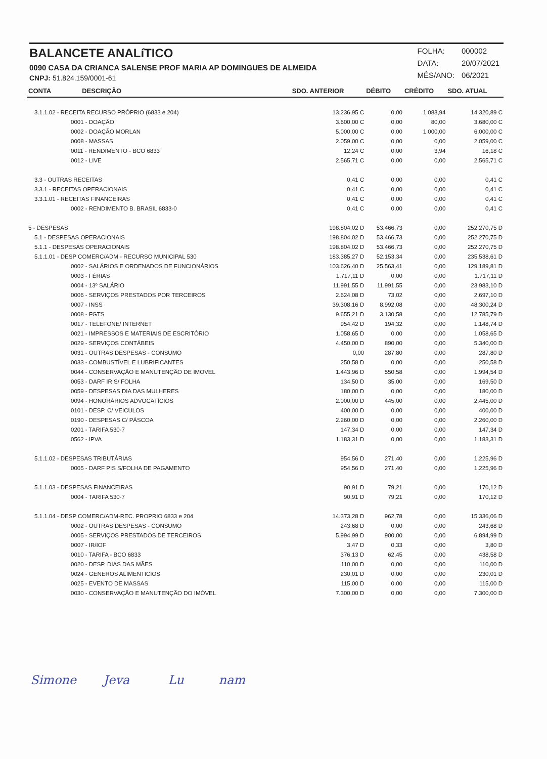BALANCETE ANALíTICO
0090 CASA DA CRIANCA SALENSE PROF MARIA AP DOMINGUES DE ALMEIDA
CNPJ: 51.824.159/0001-61
| FOLHA: | 000002 |
| DATA: | 20/07/2021 |
| MÊS/ANO: | 06/2021 |
| CONTA DESCRIÇÃO | SDO. ANTERIOR | DÉBITO | CRÉDITO | SDO. ATUAL |
| --- | --- | --- | --- | --- |
| 3.1.1.02 - RECEITA RECURSO PRÓPRIO (6833 e 204) | 13.236,95 C | 0,00 | 1.083,94 | 14.320,89 C |
| 0001 - DOAÇÃO | 3.600,00 C | 0,00 | 80,00 | 3.680,00 C |
| 0002 - DOAÇÃO MORLAN | 5.000,00 C | 0,00 | 1.000,00 | 6.000,00 C |
| 0008 - MASSAS | 2.059,00 C | 0,00 | 0,00 | 2.059,00 C |
| 0011 - RENDIMENTO - BCO 6833 | 12,24 C | 0,00 | 3,94 | 16,18 C |
| 0012 - LIVE | 2.565,71 C | 0,00 | 0,00 | 2.565,71 C |
| 3.3 - OUTRAS RECEITAS | 0,41 C | 0,00 | 0,00 | 0,41 C |
| 3.3.1 - RECEITAS OPERACIONAIS | 0,41 C | 0,00 | 0,00 | 0,41 C |
| 3.3.1.01 - RECEITAS FINANCEIRAS | 0,41 C | 0,00 | 0,00 | 0,41 C |
| 0002 - RENDIMENTO B. BRASIL 6833-0 | 0,41 C | 0,00 | 0,00 | 0,41 C |
| 5 - DESPESAS | 198.804,02 D | 53.466,73 | 0,00 | 252.270,75 D |
| 5.1 - DESPESAS OPERACIONAIS | 198.804,02 D | 53.466,73 | 0,00 | 252.270,75 D |
| 5.1.1 - DESPESAS OPERACIONAIS | 198.804,02 D | 53.466,73 | 0,00 | 252.270,75 D |
| 5.1.1.01 - DESP COMERC/ADM - RECURSO MUNICIPAL 530 | 183.385,27 D | 52.153,34 | 0,00 | 235.538,61 D |
| 0002 - SALÁRIOS E ORDENADOS DE FUNCIONÁRIOS | 103.626,40 D | 25.563,41 | 0,00 | 129.189,81 D |
| 0003 - FÉRIAS | 1.717,11 D | 0,00 | 0,00 | 1.717,11 D |
| 0004 - 13º SALÁRIO | 11.991,55 D | 11.991,55 | 0,00 | 23.983,10 D |
| 0006 - SERVIÇOS PRESTADOS POR TERCEIROS | 2.624,08 D | 73,02 | 0,00 | 2.697,10 D |
| 0007 - INSS | 39.308,16 D | 8.992,08 | 0,00 | 48.300,24 D |
| 0008 - FGTS | 9.655,21 D | 3.130,58 | 0,00 | 12.785,79 D |
| 0017 - TELEFONE/ INTERNET | 954,42 D | 194,32 | 0,00 | 1.148,74 D |
| 0021 - IMPRESSOS E MATERIAIS DE ESCRITÓRIO | 1.058,65 D | 0,00 | 0,00 | 1.058,65 D |
| 0029 - SERVIÇOS CONTÁBEIS | 4.450,00 D | 890,00 | 0,00 | 5.340,00 D |
| 0031 - OUTRAS DESPESAS - CONSUMO | 0,00 | 287,80 | 0,00 | 287,80 D |
| 0033 - COMBUSTÍVEL E LUBRIFICANTES | 250,58 D | 0,00 | 0,00 | 250,58 D |
| 0044 - CONSERVAÇÃO E MANUTENÇÃO DE IMOVEL | 1.443,96 D | 550,58 | 0,00 | 1.994,54 D |
| 0053 - DARF IR S/ FOLHA | 134,50 D | 35,00 | 0,00 | 169,50 D |
| 0059 - DESPESAS DIA DAS MULHERES | 180,00 D | 0,00 | 0,00 | 180,00 D |
| 0094 - HONORÁRIOS ADVOCATÍCIOS | 2.000,00 D | 445,00 | 0,00 | 2.445,00 D |
| 0101 - DESP. C/ VEICULOS | 400,00 D | 0,00 | 0,00 | 400,00 D |
| 0190 - DESPESAS C/ PÁSCOA | 2.260,00 D | 0,00 | 0,00 | 2.260,00 D |
| 0201 - TARIFA 530-7 | 147,34 D | 0,00 | 0,00 | 147,34 D |
| 0562 - IPVA | 1.183,31 D | 0,00 | 0,00 | 1.183,31 D |
| 5.1.1.02 - DESPESAS TRIBUTÁRIAS | 954,56 D | 271,40 | 0,00 | 1.225,96 D |
| 0005 - DARF PIS S/FOLHA DE PAGAMENTO | 954,56 D | 271,40 | 0,00 | 1.225,96 D |
| 5.1.1.03 - DESPESAS FINANCEIRAS | 90,91 D | 79,21 | 0,00 | 170,12 D |
| 0004 - TARIFA 530-7 | 90,91 D | 79,21 | 0,00 | 170,12 D |
| 5.1.1.04 - DESP COMERC/ADM-REC. PROPRIO 6833 e 204 | 14.373,28 D | 962,78 | 0,00 | 15.336,06 D |
| 0002 - OUTRAS DESPESAS - CONSUMO | 243,68 D | 0,00 | 0,00 | 243,68 D |
| 0005 - SERVIÇOS PRESTADOS DE TERCEIROS | 5.994,99 D | 900,00 | 0,00 | 6.894,99 D |
| 0007 - IR/IOF | 3,47 D | 0,33 | 0,00 | 3,80 D |
| 0010 - TARIFA - BCO 6833 | 376,13 D | 62,45 | 0,00 | 438,58 D |
| 0020 - DESP. DIAS DAS MÃES | 110,00 D | 0,00 | 0,00 | 110,00 D |
| 0024 - GENEROS ALIMENTICIOS | 230,01 D | 0,00 | 0,00 | 230,01 D |
| 0025 - EVENTO DE MASSAS | 115,00 D | 0,00 | 0,00 | 115,00 D |
| 0030 - CONSERVAÇÃO E MANUTENÇÃO DO IMÓVEL | 7.300,00 D | 0,00 | 0,00 | 7.300,00 D |
Simone Jeva Lu nam